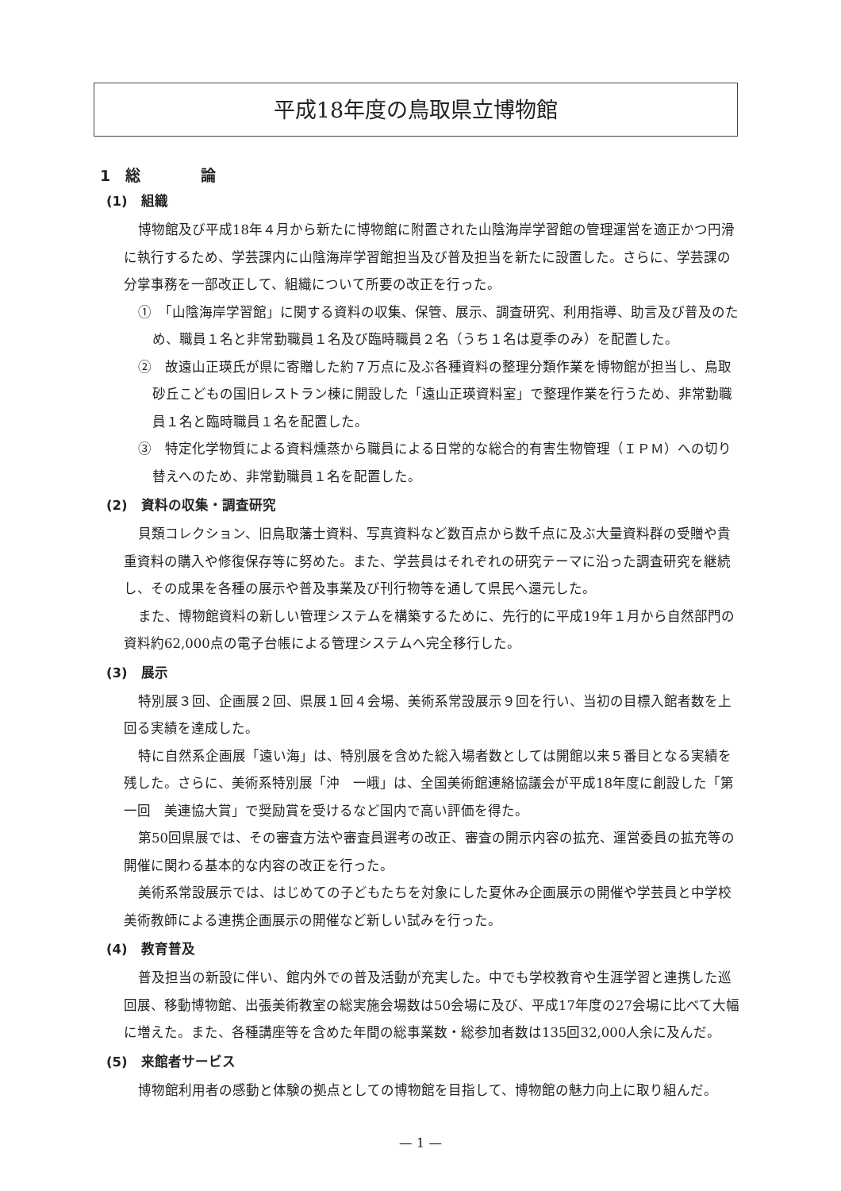平成18年度の鳥取県立博物館
1　総　　　　論
(1)　組織
博物館及び平成18年４月から新たに博物館に附置された山陰海岸学習館の管理運営を適正かつ円滑に執行するため、学芸課内に山陰海岸学習館担当及び普及担当を新たに設置した。さらに、学芸課の分掌事務を一部改正して、組織について所要の改正を行った。
①　「山陰海岸学習館」に関する資料の収集、保管、展示、調査研究、利用指導、助言及び普及のため、職員１名と非常勤職員１名及び臨時職員２名（うち１名は夏季のみ）を配置した。
②　故遠山正瑛氏が県に寄贈した約７万点に及ぶ各種資料の整理分類作業を博物館が担当し、鳥取砂丘こどもの国旧レストラン棟に開設した「遠山正瑛資料室」で整理作業を行うため、非常勤職員１名と臨時職員１名を配置した。
③　特定化学物質による資料燻蒸から職員による日常的な総合的有害生物管理（ＩＰＭ）への切り替えへのため、非常勤職員１名を配置した。
(2)　資料の収集・調査研究
貝類コレクション、旧鳥取藩士資料、写真資料など数百点から数千点に及ぶ大量資料群の受贈や貴重資料の購入や修復保存等に努めた。また、学芸員はそれぞれの研究テーマに沿った調査研究を継続し、その成果を各種の展示や普及事業及び刊行物等を通して県民へ還元した。
また、博物館資料の新しい管理システムを構築するために、先行的に平成19年１月から自然部門の資料約62,000点の電子台帳による管理システムへ完全移行した。
(3)　展示
特別展３回、企画展２回、県展１回４会場、美術系常設展示９回を行い、当初の目標入館者数を上回る実績を達成した。
特に自然系企画展「遠い海」は、特別展を含めた総入場者数としては開館以来５番目となる実績を残した。さらに、美術系特別展「沖　一峨」は、全国美術館連絡協議会が平成18年度に創設した「第一回　美連協大賞」で奨励賞を受けるなど国内で高い評価を得た。
第50回県展では、その審査方法や審査員選考の改正、審査の開示内容の拡充、運営委員の拡充等の開催に関わる基本的な内容の改正を行った。
美術系常設展示では、はじめての子どもたちを対象にした夏休み企画展示の開催や学芸員と中学校美術教師による連携企画展示の開催など新しい試みを行った。
(4)　教育普及
普及担当の新設に伴い、館内外での普及活動が充実した。中でも学校教育や生涯学習と連携した巡回展、移動博物館、出張美術教室の総実施会場数は50会場に及び、平成17年度の27会場に比べて大幅に増えた。また、各種講座等を含めた年間の総事業数・総参加者数は135回32,000人余に及んだ。
(5)　来館者サービス
博物館利用者の感動と体験の拠点としての博物館を目指して、博物館の魅力向上に取り組んだ。
— 1 —